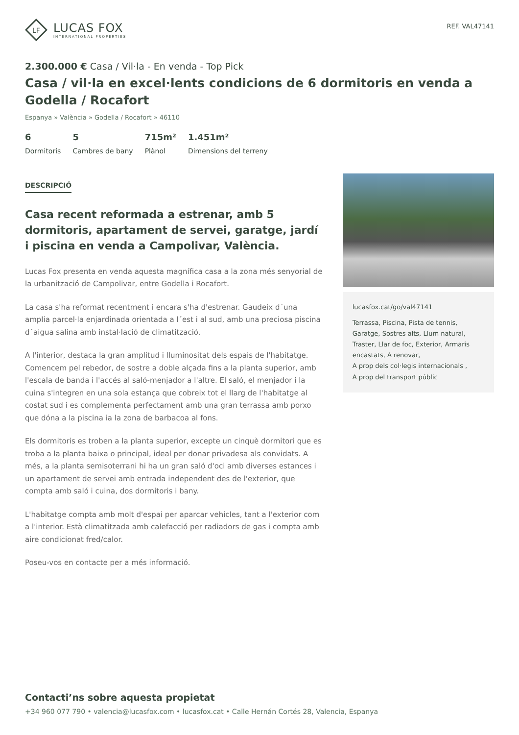LF
LUCAS FOX
INTERNATIONAL PROPERTIES
REF. VAL47141
2.300.000 € Casa / Vil·la - En venda - Top Pick
Casa / vil·la en excel·lents condicions de 6 dormitoris en venda a Godella / Rocafort
Espanya » València » Godella / Rocafort » 46110
6
Dormitoris
5
Cambres de bany
715m²
Plànol
1.451m²
Dimensions del terreny
DESCRIPCIÓ
Casa recent reformada a estrenar, amb 5 dormitoris, apartament de servei, garatge, jardí i piscina en venda a Campolivar, València.
Lucas Fox presenta en venda aquesta magnífica casa a la zona més senyorial de la urbanització de Campolivar, entre Godella i Rocafort.
La casa s'ha reformat recentment i encara s'ha d'estrenar. Gaudeix d´una amplia parcel·la enjardinada orientada a l´est i al sud, amb una preciosa piscina d´aigua salina amb instal·lació de climatització.
A l'interior, destaca la gran amplitud i lluminositat dels espais de l'habitatge. Comencem pel rebedor, de sostre a doble alçada fins a la planta superior, amb l'escala de banda i l'accés al saló-menjador a l'altre. El saló, el menjador i la cuina s'integren en una sola estança que cobreix tot el llarg de l'habitatge al costat sud i es complementa perfectament amb una gran terrassa amb porxo que dóna a la piscina ia la zona de barbacoa al fons.
Els dormitoris es troben a la planta superior, excepte un cinquè dormitori que es troba a la planta baixa o principal, ideal per donar privadesa als convidats. A més, a la planta semisoterrani hi ha un gran saló d'oci amb diverses estances i un apartament de servei amb entrada independent des de l'exterior, que compta amb saló i cuina, dos dormitoris i bany.
L'habitatge compta amb molt d'espai per aparcar vehicles, tant a l'exterior com a l'interior. Està climatitzada amb calefacció per radiadors de gas i compta amb aire condicionat fred/calor.
Poseu-vos en contacte per a més informació.
lucasfox.cat/go/val47141
Terrassa, Piscina, Pista de tennis, Garatge, Sostres alts, Llum natural, Traster, Llar de foc, Exterior, Armaris encastats, A renovar,
A prop dels col·legis internacionals ,
A prop del transport públic
Contacti’ns sobre aquesta propietat
+34 960 077 790 • valencia@lucasfox.com • lucasfox.cat • Calle Hernán Cortés 28, Valencia, Espanya